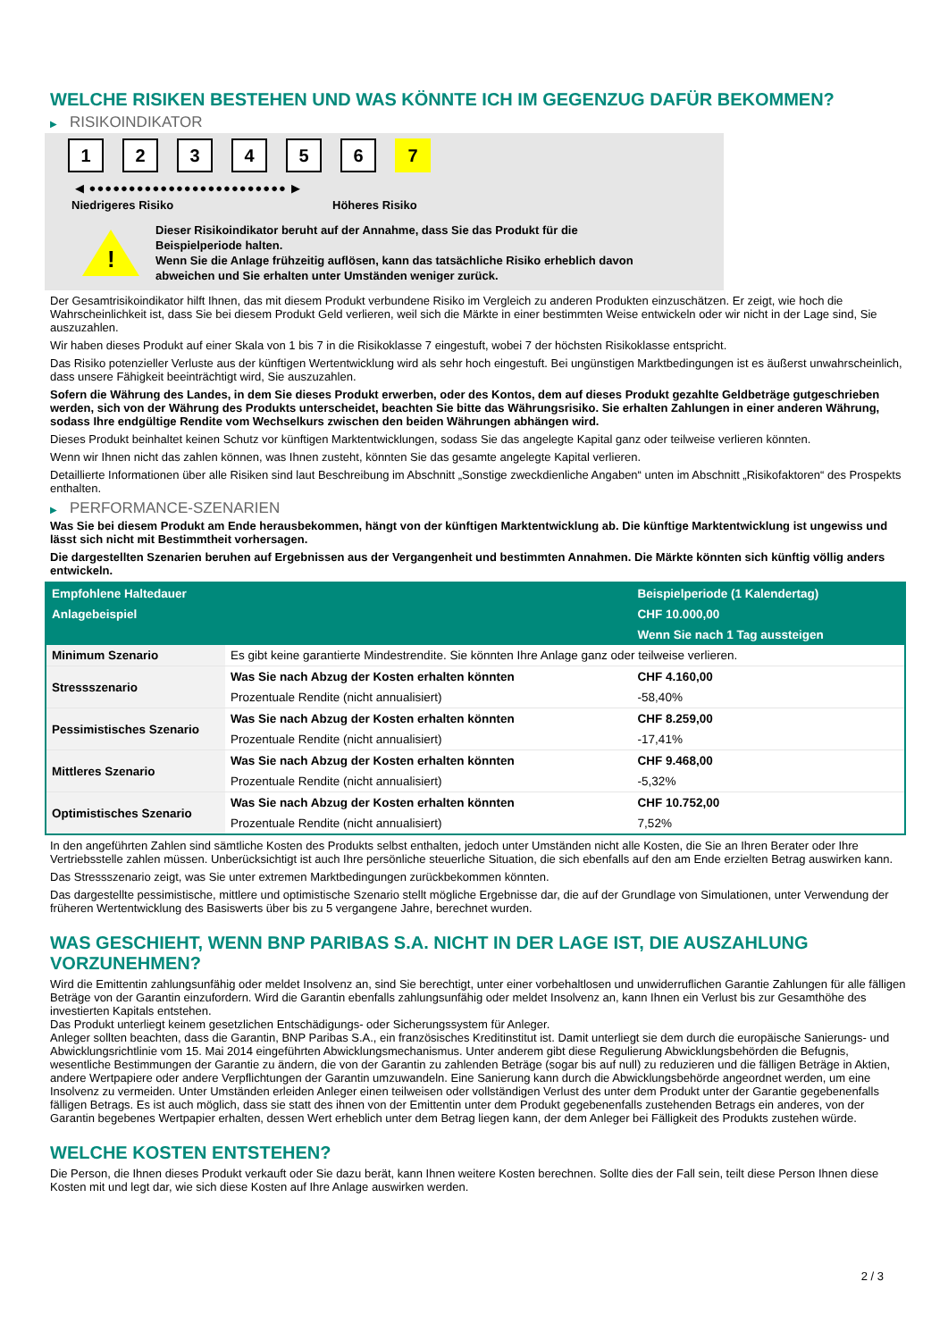WELCHE RISIKEN BESTEHEN UND WAS KÖNNTE ICH IM GEGENZUG DAFÜR BEKOMMEN?
▶ RISIKOINDIKATOR
1 2 3 4 5 6 7
◀ ●●●●●●●●●●●●●●●●●●●●●●●●● ▶
Niedrigeres Risiko Höheres Risiko
!
Dieser Risikoindikator beruht auf der Annahme, dass Sie das Produkt für die
Beispielperiode halten.
Wenn Sie die Anlage frühzeitig auflösen, kann das tatsächliche Risiko erheblich davon
abweichen und Sie erhalten unter Umständen weniger zurück.
Der Gesamtrisikoindikator hilft Ihnen, das mit diesem Produkt verbundene Risiko im Vergleich zu anderen Produkten einzuschätzen. Er zeigt, wie hoch die Wahrscheinlichkeit ist, dass Sie bei diesem Produkt Geld verlieren, weil sich die Märkte in einer bestimmten Weise entwickeln oder wir nicht in der Lage sind, Sie auszuzahlen.
Wir haben dieses Produkt auf einer Skala von 1 bis 7 in die Risikoklasse 7 eingestuft, wobei 7 der höchsten Risikoklasse entspricht.
Das Risiko potenzieller Verluste aus der künftigen Wertentwicklung wird als sehr hoch eingestuft. Bei ungünstigen Marktbedingungen ist es äußerst unwahrscheinlich, dass unsere Fähigkeit beeinträchtigt wird, Sie auszuzahlen.
Sofern die Währung des Landes, in dem Sie dieses Produkt erwerben, oder des Kontos, dem auf dieses Produkt gezahlte Geldbeträge gutgeschrieben werden, sich von der Währung des Produkts unterscheidet, beachten Sie bitte das Währungsrisiko. Sie erhalten Zahlungen in einer anderen Währung, sodass Ihre endgültige Rendite vom Wechselkurs zwischen den beiden Währungen abhängen wird.
Dieses Produkt beinhaltet keinen Schutz vor künftigen Marktentwicklungen, sodass Sie das angelegte Kapital ganz oder teilweise verlieren könnten.
Wenn wir Ihnen nicht das zahlen können, was Ihnen zusteht, könnten Sie das gesamte angelegte Kapital verlieren.
Detaillierte Informationen über alle Risiken sind laut Beschreibung im Abschnitt „Sonstige zweckdienliche Angaben“ unten im Abschnitt „Risikofaktoren“ des Prospekts enthalten.
▶ PERFORMANCE-SZENARIEN
Was Sie bei diesem Produkt am Ende herausbekommen, hängt von der künftigen Marktentwicklung ab. Die künftige Marktentwicklung ist ungewiss und lässt sich nicht mit Bestimmtheit vorhersagen.
Die dargestellten Szenarien beruhen auf Ergebnissen aus der Vergangenheit und bestimmten Annahmen. Die Märkte könnten sich künftig völlig anders entwickeln.
| Empfohlene Haltedauer | | Beispielperiode (1 Kalendertag) |
| --- | --- | --- |
| Anlagebeispiel | | CHF 10.000,00 |
| | | Wenn Sie nach 1 Tag aussteigen |
| Minimum Szenario | Es gibt keine garantierte Mindestrendite. Sie könnten Ihre Anlage ganz oder teilweise verlieren. | |
| Stressszenario | Was Sie nach Abzug der Kosten erhalten könnten | CHF 4.160,00 |
| | Prozentuale Rendite (nicht annualisiert) | -58,40% |
| Pessimistisches Szenario | Was Sie nach Abzug der Kosten erhalten könnten | CHF 8.259,00 |
| | Prozentuale Rendite (nicht annualisiert) | -17,41% |
| Mittleres Szenario | Was Sie nach Abzug der Kosten erhalten könnten | CHF 9.468,00 |
| | Prozentuale Rendite (nicht annualisiert) | -5,32% |
| Optimistisches Szenario | Was Sie nach Abzug der Kosten erhalten könnten | CHF 10.752,00 |
| | Prozentuale Rendite (nicht annualisiert) | 7,52% |
In den angeführten Zahlen sind sämtliche Kosten des Produkts selbst enthalten, jedoch unter Umständen nicht alle Kosten, die Sie an Ihren Berater oder Ihre Vertriebsstelle zahlen müssen. Unberücksichtigt ist auch Ihre persönliche steuerliche Situation, die sich ebenfalls auf den am Ende erzielten Betrag auswirken kann.
Das Stressszenario zeigt, was Sie unter extremen Marktbedingungen zurückbekommen könnten.
Das dargestellte pessimistische, mittlere und optimistische Szenario stellt mögliche Ergebnisse dar, die auf der Grundlage von Simulationen, unter Verwendung der früheren Wertentwicklung des Basiswerts über bis zu 5 vergangene Jahre, berechnet wurden.
WAS GESCHIEHT, WENN BNP PARIBAS S.A. NICHT IN DER LAGE IST, DIE AUSZAHLUNG VORZUNEHMEN?
Wird die Emittentin zahlungsunfähig oder meldet Insolvenz an, sind Sie berechtigt, unter einer vorbehaltlosen und unwiderruflichen Garantie Zahlungen für alle fälligen Beträge von der Garantin einzufordern. Wird die Garantin ebenfalls zahlungsunfähig oder meldet Insolvenz an, kann Ihnen ein Verlust bis zur Gesamthöhe des investierten Kapitals entstehen.
Das Produkt unterliegt keinem gesetzlichen Entschädigungs- oder Sicherungssystem für Anleger.
Anleger sollten beachten, dass die Garantin, BNP Paribas S.A., ein französisches Kreditinstitut ist. Damit unterliegt sie dem durch die europäische Sanierungs- und Abwicklungsrichtlinie vom 15. Mai 2014 eingeführten Abwicklungsmechanismus. Unter anderem gibt diese Regulierung Abwicklungsbehörden die Befugnis, wesentliche Bestimmungen der Garantie zu ändern, die von der Garantin zu zahlenden Beträge (sogar bis auf null) zu reduzieren und die fälligen Beträge in Aktien, andere Wertpapiere oder andere Verpflichtungen der Garantin umzuwandeln. Eine Sanierung kann durch die Abwicklungsbehörde angeordnet werden, um eine Insolvenz zu vermeiden. Unter Umständen erleiden Anleger einen teilweisen oder vollständigen Verlust des unter dem Produkt unter der Garantie gegebenenfalls fälligen Betrags. Es ist auch möglich, dass sie statt des ihnen von der Emittentin unter dem Produkt gegebenenfalls zustehenden Betrags ein anderes, von der Garantin begebenes Wertpapier erhalten, dessen Wert erheblich unter dem Betrag liegen kann, der dem Anleger bei Fälligkeit des Produkts zustehen würde.
WELCHE KOSTEN ENTSTEHEN?
Die Person, die Ihnen dieses Produkt verkauft oder Sie dazu berät, kann Ihnen weitere Kosten berechnen. Sollte dies der Fall sein, teilt diese Person Ihnen diese Kosten mit und legt dar, wie sich diese Kosten auf Ihre Anlage auswirken werden.
2 / 3